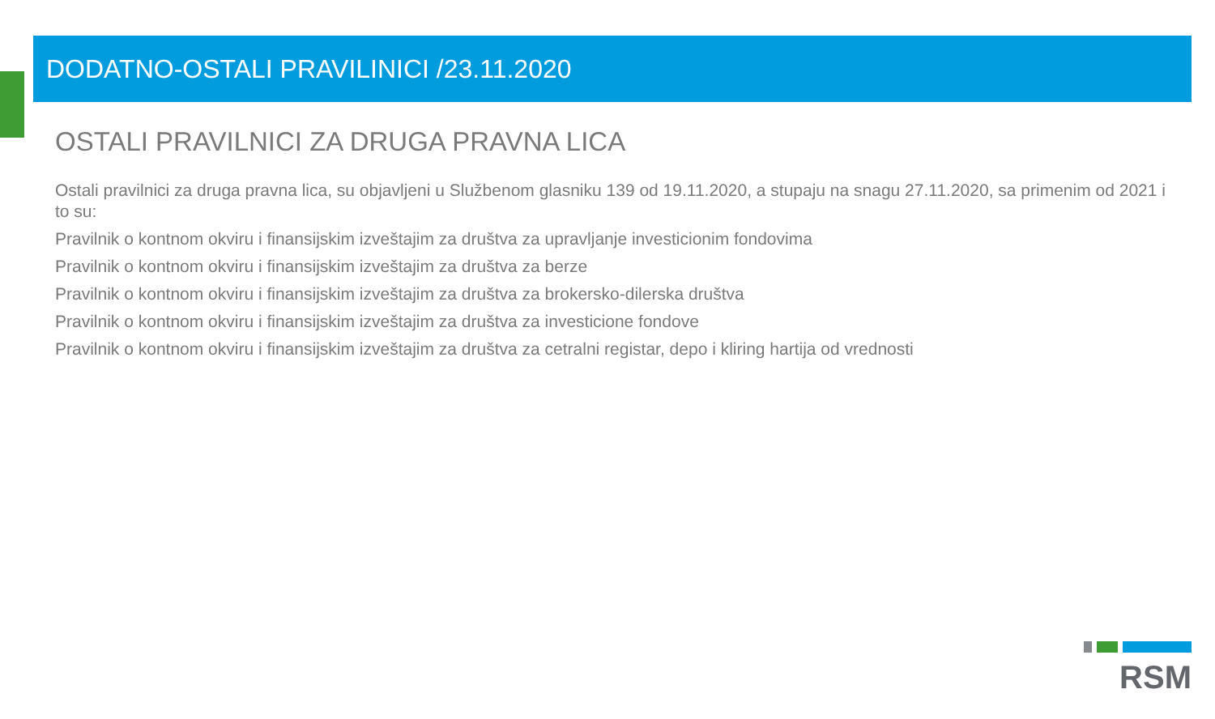DODATNO-OSTALI PRAVILINICI /23.11.2020
OSTALI PRAVILNICI ZA DRUGA PRAVNA LICA
Ostali pravilnici za druga pravna lica, su objavljeni u Službenom glasniku 139 od 19.11.2020, a stupaju na snagu 27.11.2020, sa primenim od 2021 i to su:
Pravilnik o kontnom okviru i finansijskim izveštajim za društva za upravljanje investicionim fondovima
Pravilnik o kontnom okviru i finansijskim izveštajim za društva za berze
Pravilnik o kontnom okviru i finansijskim izveštajim za društva za brokersko-dilerska društva
Pravilnik o kontnom okviru i finansijskim izveštajim za društva za investicione fondove
Pravilnik o kontnom okviru i finansijskim izveštajim za društva za cetralni registar, depo i kliring hartija od vrednosti
RSM